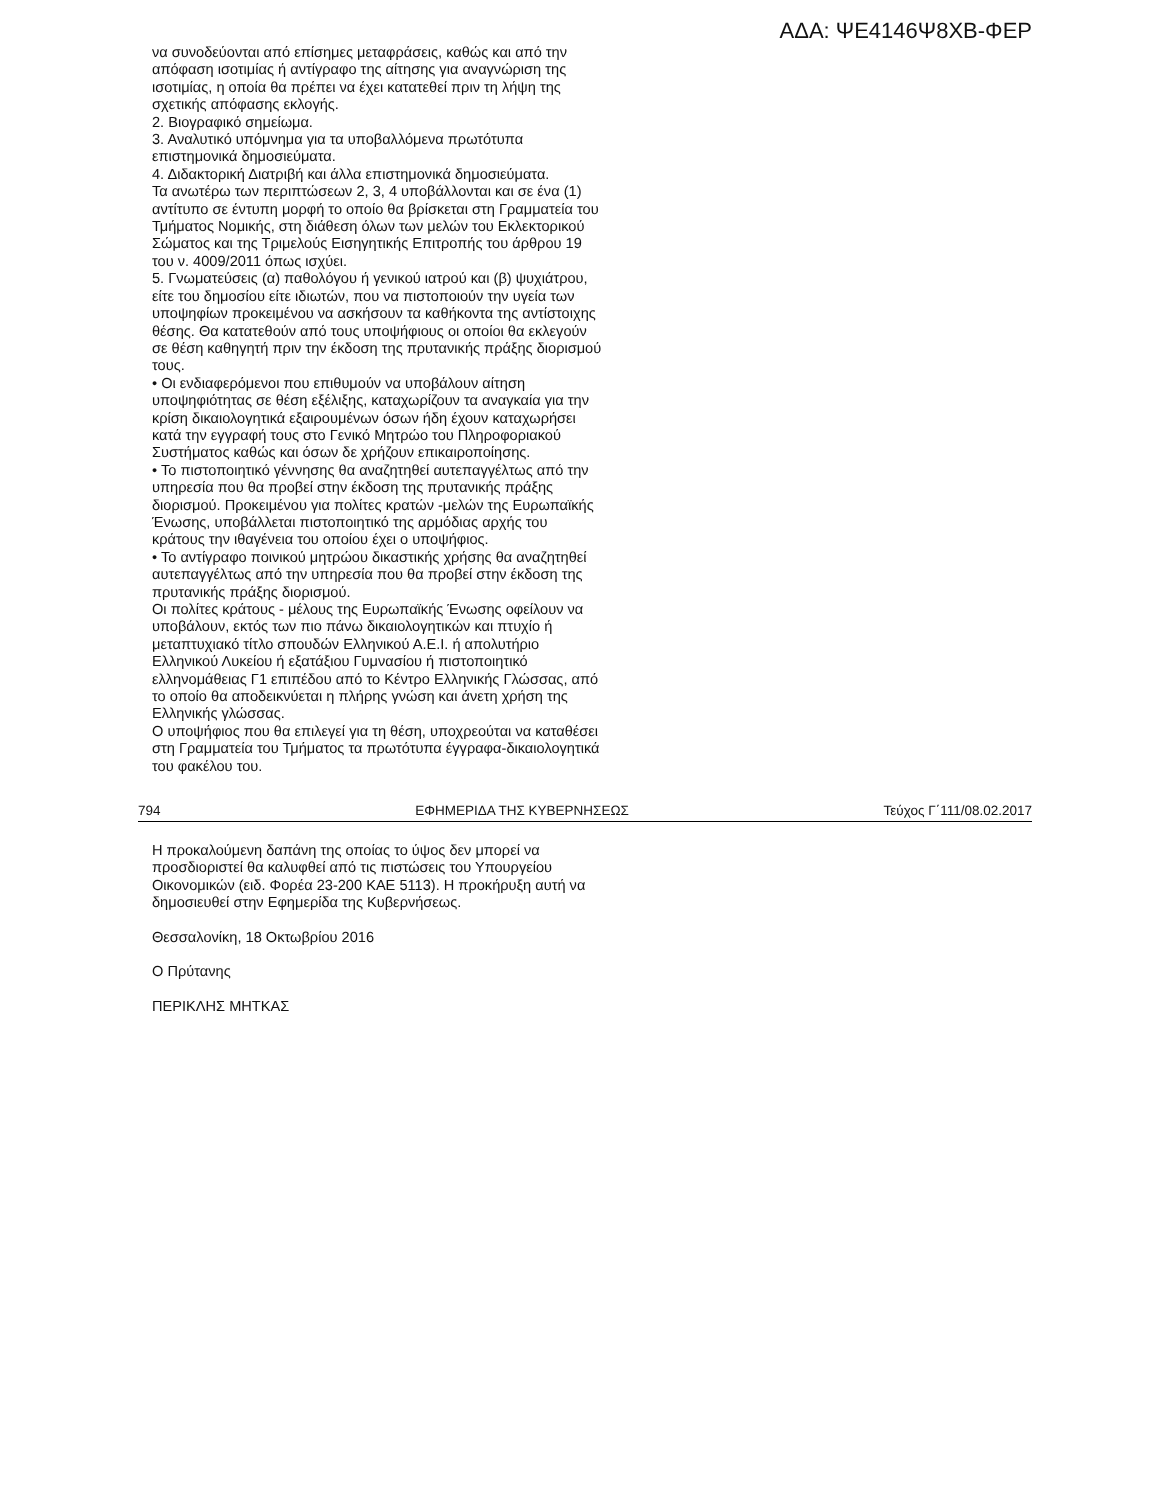ΑΔΑ: ΨΕ4146Ψ8ΧΒ-ΦΕΡ
να συνοδεύονται από επίσημες μεταφράσεις, καθώς και από την απόφαση ισοτιμίας ή αντίγραφο της αίτησης για αναγνώριση της ισοτιμίας, η οποία θα πρέπει να έχει κατατεθεί πριν τη λήψη της σχετικής απόφασης εκλογής.
2. Βιογραφικό σημείωμα.
3. Αναλυτικό υπόμνημα για τα υποβαλλόμενα πρωτότυπα επιστημονικά δημοσιεύματα.
4. Διδακτορική Διατριβή και άλλα επιστημονικά δημοσιεύματα.
Τα ανωτέρω των περιπτώσεων 2, 3, 4 υποβάλλονται και σε ένα (1) αντίτυπο σε έντυπη μορφή το οποίο θα βρίσκεται στη Γραμματεία του Τμήματος Νομικής, στη διάθεση όλων των μελών του Εκλεκτορικού Σώματος και της Τριμελούς Εισηγητικής Επιτροπής του άρθρου 19 του ν. 4009/2011 όπως ισχύει.
5. Γνωματεύσεις (α) παθολόγου ή γενικού ιατρού και (β) ψυχιάτρου, είτε του δημοσίου είτε ιδιωτών, που να πιστοποιούν την υγεία των υποψηφίων προκειμένου να ασκήσουν τα καθήκοντα της αντίστοιχης θέσης. Θα κατατεθούν από τους υποψήφιους οι οποίοι θα εκλεγούν σε θέση καθηγητή πριν την έκδοση της πρυτανικής πράξης διορισμού τους.
• Οι ενδιαφερόμενοι που επιθυμούν να υποβάλουν αίτηση υποψηφιότητας σε θέση εξέλιξης, καταχωρίζουν τα αναγκαία για την κρίση δικαιολογητικά εξαιρουμένων όσων ήδη έχουν καταχωρήσει κατά την εγγραφή τους στο Γενικό Μητρώο του Πληροφοριακού Συστήματος καθώς και όσων δε χρήζουν επικαιροποίησης.
• Το πιστοποιητικό γέννησης θα αναζητηθεί αυτεπαγγέλτως από την υπηρεσία που θα προβεί στην έκδοση της πρυτανικής πράξης διορισμού. Προκειμένου για πολίτες κρατών -μελών της Ευρωπαϊκής Ένωσης, υποβάλλεται πιστοποιητικό της αρμόδιας αρχής του κράτους την ιθαγένεια του οποίου έχει ο υποψήφιος.
• Το αντίγραφο ποινικού μητρώου δικαστικής χρήσης θα αναζητηθεί αυτεπαγγέλτως από την υπηρεσία που θα προβεί στην έκδοση της πρυτανικής πράξης διορισμού.
Οι πολίτες κράτους - μέλους της Ευρωπαϊκής Ένωσης οφείλουν να υποβάλουν, εκτός των πιο πάνω δικαιολογητικών και πτυχίο ή μεταπτυχιακό τίτλο σπουδών Ελληνικού Α.Ε.Ι. ή απολυτήριο Ελληνικού Λυκείου ή εξατάξιου Γυμνασίου ή πιστοποιητικό ελληνομάθειας Γ1 επιπέδου από το Κέντρο Ελληνικής Γλώσσας, από το οποίο θα αποδεικνύεται η πλήρης γνώση και άνετη χρήση της Ελληνικής γλώσσας.
Ο υποψήφιος που θα επιλεγεί για τη θέση, υποχρεούται να καταθέσει στη Γραμματεία του Τμήματος τα πρωτότυπα έγγραφα-δικαιολογητικά του φακέλου του.
794 ΕΦΗΜΕΡΙΔΑ ΤΗΣ ΚΥΒΕΡΝΗΣΕΩΣ Τεύχος Γ΄111/08.02.2017
Η προκαλούμενη δαπάνη της οποίας το ύψος δεν μπορεί να προσδιοριστεί θα καλυφθεί από τις πιστώσεις του Υπουργείου Οικονομικών (ειδ. Φορέα 23-200 ΚΑΕ 5113). Η προκήρυξη αυτή να δημοσιευθεί στην Εφημερίδα της Κυβερνήσεως.
Θεσσαλονίκη, 18 Οκτωβρίου 2016
Ο Πρύτανης
ΠΕΡΙΚΛΗΣ ΜΗΤΚΑΣ